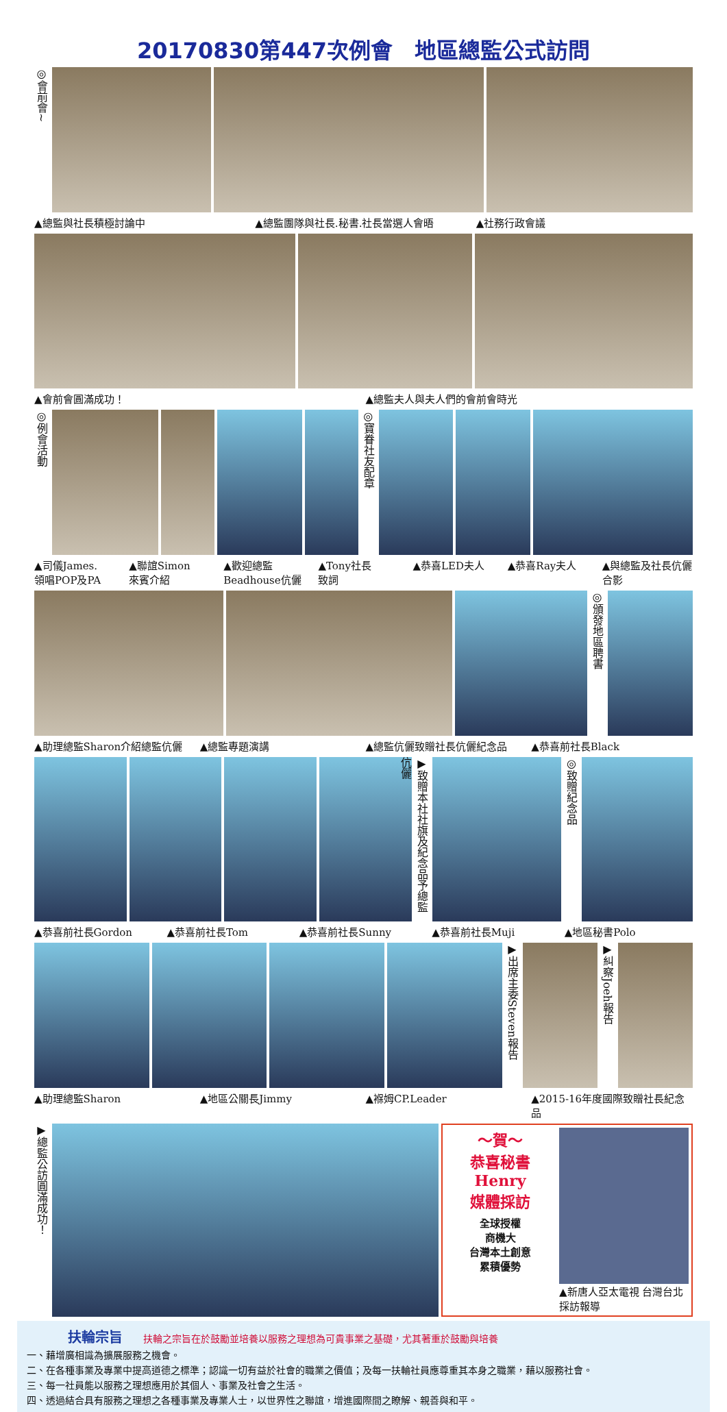20170830第447次例會　地區總監公式訪問
◎會前會~
▲總監與社長積極討論中 ▲總監團隊與社長.秘書.社長當選人會晤 ▲社務行政會議
▲會前會圓滿成功！ ▲總監夫人與夫人們的會前會時光
◎例會活動
◎寶眷社友配章
▲司儀James.
領唱POP及PA
▲聯誼Simon
來賓介紹
▲歡迎總監
Beadhouse伉儷
▲Tony社長
致詞
▲恭喜LED夫人 ▲恭喜Ray夫人 ▲與總監及社長伉儷合影
◎頒發地區聘書
▲助理總監Sharon介紹總監伉儷 ▲總監專題演講 ▲總監伉儷致贈社長伉儷紀念品 ▲恭喜前社長Black
▶致贈本社社旗及紀念品予總監伉儷
◎致贈紀念品
▲恭喜前社長Gordon ▲恭喜前社長Tom ▲恭喜前社長Sunny ▲恭喜前社長Muji ▲地區秘書Polo
▶出席主委Steven報告
▶糾察Joeh報告
▲助理總監Sharon ▲地區公關長Jimmy ▲褓姆CP.Leader ▲2015-16年度國際致贈社長紀念品
▶總監公訪圓滿成功！
～賀～
恭喜秘書Henry
媒體採訪
全球授權
商機大
台灣本土創意
累積優勢
▲新唐人亞太電視 台灣台北採訪報導
扶輪宗旨
扶輪之宗旨在於鼓勵並培養以服務之理想為可貴事業之基礎，尤其著重於鼓勵與培養
一、藉增廣相識為擴展服務之機會。
二、在各種事業及專業中提高道德之標準；認識一切有益於社會的職業之價值；及每一扶輪社員應尊重其本身之職業，藉以服務社會。
三、每一社員能以服務之理想應用於其個人、事業及社會之生活。
四、透過結合具有服務之理想之各種事業及專業人士，以世界性之聯誼，增進國際間之瞭解、親善與和平。